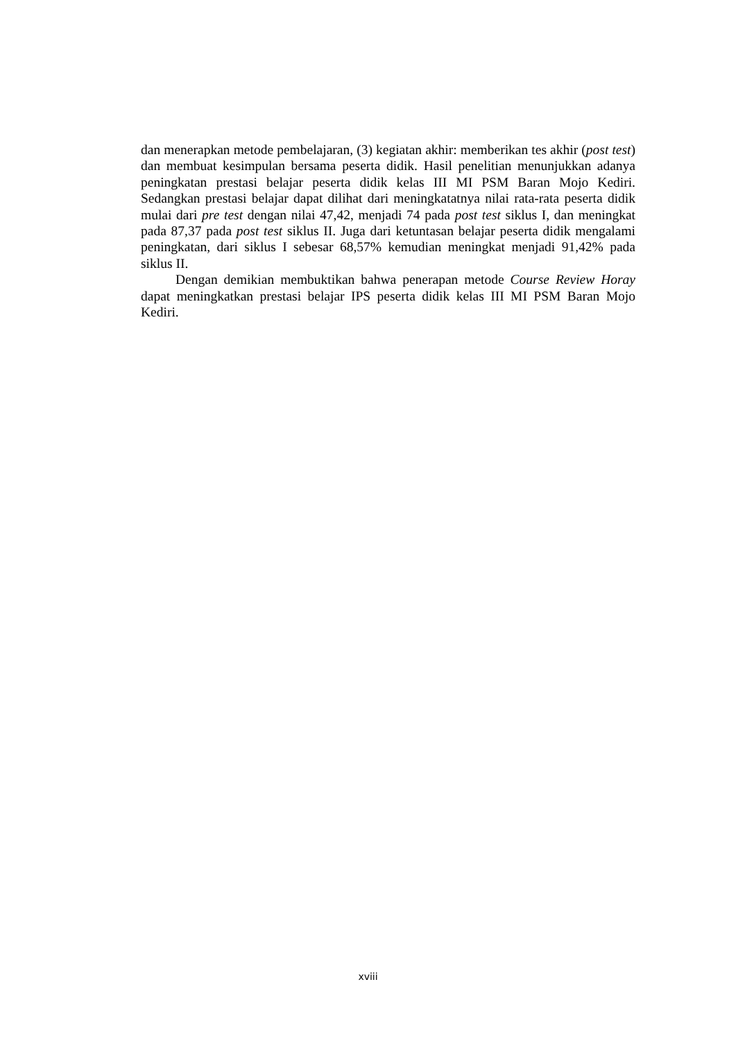dan menerapkan metode pembelajaran, (3) kegiatan akhir: memberikan tes akhir (post test) dan membuat kesimpulan bersama peserta didik. Hasil penelitian menunjukkan adanya peningkatan prestasi belajar peserta didik kelas III MI PSM Baran Mojo Kediri. Sedangkan prestasi belajar dapat dilihat dari meningkatatnya nilai rata-rata peserta didik mulai dari pre test dengan nilai 47,42, menjadi 74 pada post test siklus I, dan meningkat pada 87,37 pada post test siklus II. Juga dari ketuntasan belajar peserta didik mengalami peningkatan, dari siklus I sebesar 68,57% kemudian meningkat menjadi 91,42% pada siklus II.
Dengan demikian membuktikan bahwa penerapan metode Course Review Horay dapat meningkatkan prestasi belajar IPS peserta didik kelas III MI PSM Baran Mojo Kediri.
xviii